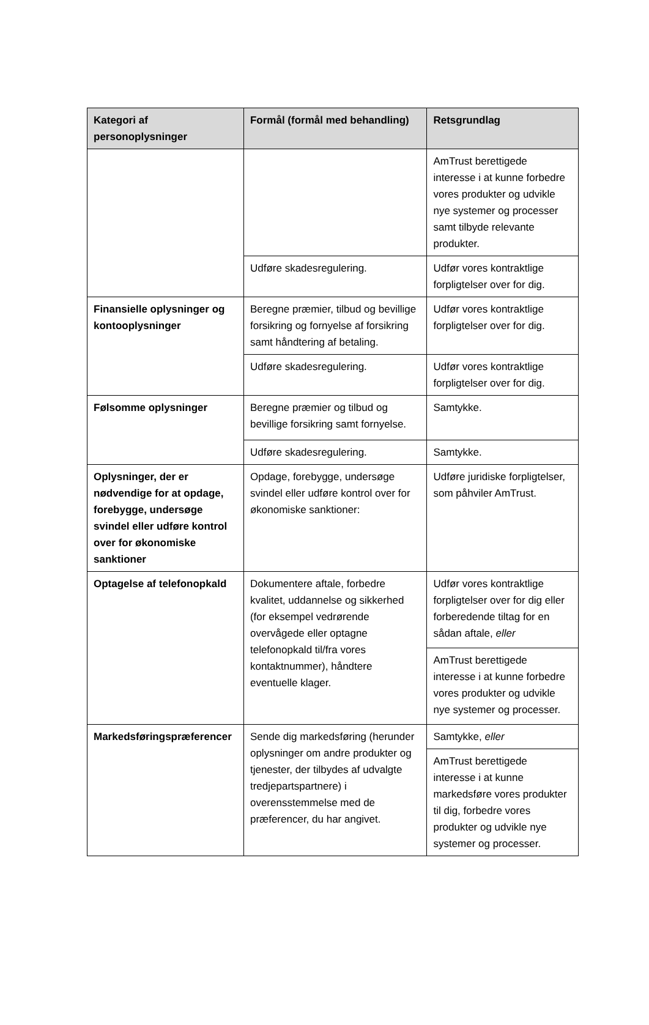| Kategori af personoplysninger | Formål (formål med behandling) | Retsgrundlag |
| --- | --- | --- |
| | | AmTrust berettigede interesse i at kunne forbedre vores produkter og udvikle nye systemer og processer samt tilbyde relevante produkter. |
| | Udføre skadesregulering. | Udfør vores kontraktlige forpligtelser over for dig. |
| Finansielle oplysninger og kontooplysninger | Beregne præmier, tilbud og bevillige forsikring og fornyelse af forsikring samt håndtering af betaling. | Udfør vores kontraktlige forpligtelser over for dig. |
| | Udføre skadesregulering. | Udfør vores kontraktlige forpligtelser over for dig. |
| Følsomme oplysninger | Beregne præmier og tilbud og bevillige forsikring samt fornyelse. | Samtykke. |
| | Udføre skadesregulering. | Samtykke. |
| Oplysninger, der er nødvendige for at opdage, forebygge, undersøge svindel eller udføre kontrol over for økonomiske sanktioner | Opdage, forebygge, undersøge svindel eller udføre kontrol over for økonomiske sanktioner: | Udføre juridiske forpligtelser, som påhviler AmTrust. |
| Optagelse af telefonopkald | Dokumentere aftale, forbedre kvalitet, uddannelse og sikkerhed (for eksempel vedrørende overvågede eller optagne telefonopkald til/fra vores kontaktnummer), håndtere eventuelle klager. | Udfør vores kontraktlige forpligtelser over for dig eller forberedende tiltag for en sådan aftale, eller |
| | | AmTrust berettigede interesse i at kunne forbedre vores produkter og udvikle nye systemer og processer. |
| Markedsføringspræferencer | Sende dig markedsføring (herunder oplysninger om andre produkter og tjenester, der tilbydes af udvalgte tredjepartspartnere) i overensstemmelse med de præferencer, du har angivet. | Samtykke, eller |
| | | AmTrust berettigede interesse i at kunne markedsføre vores produkter til dig, forbedre vores produkter og udvikle nye systemer og processer. |